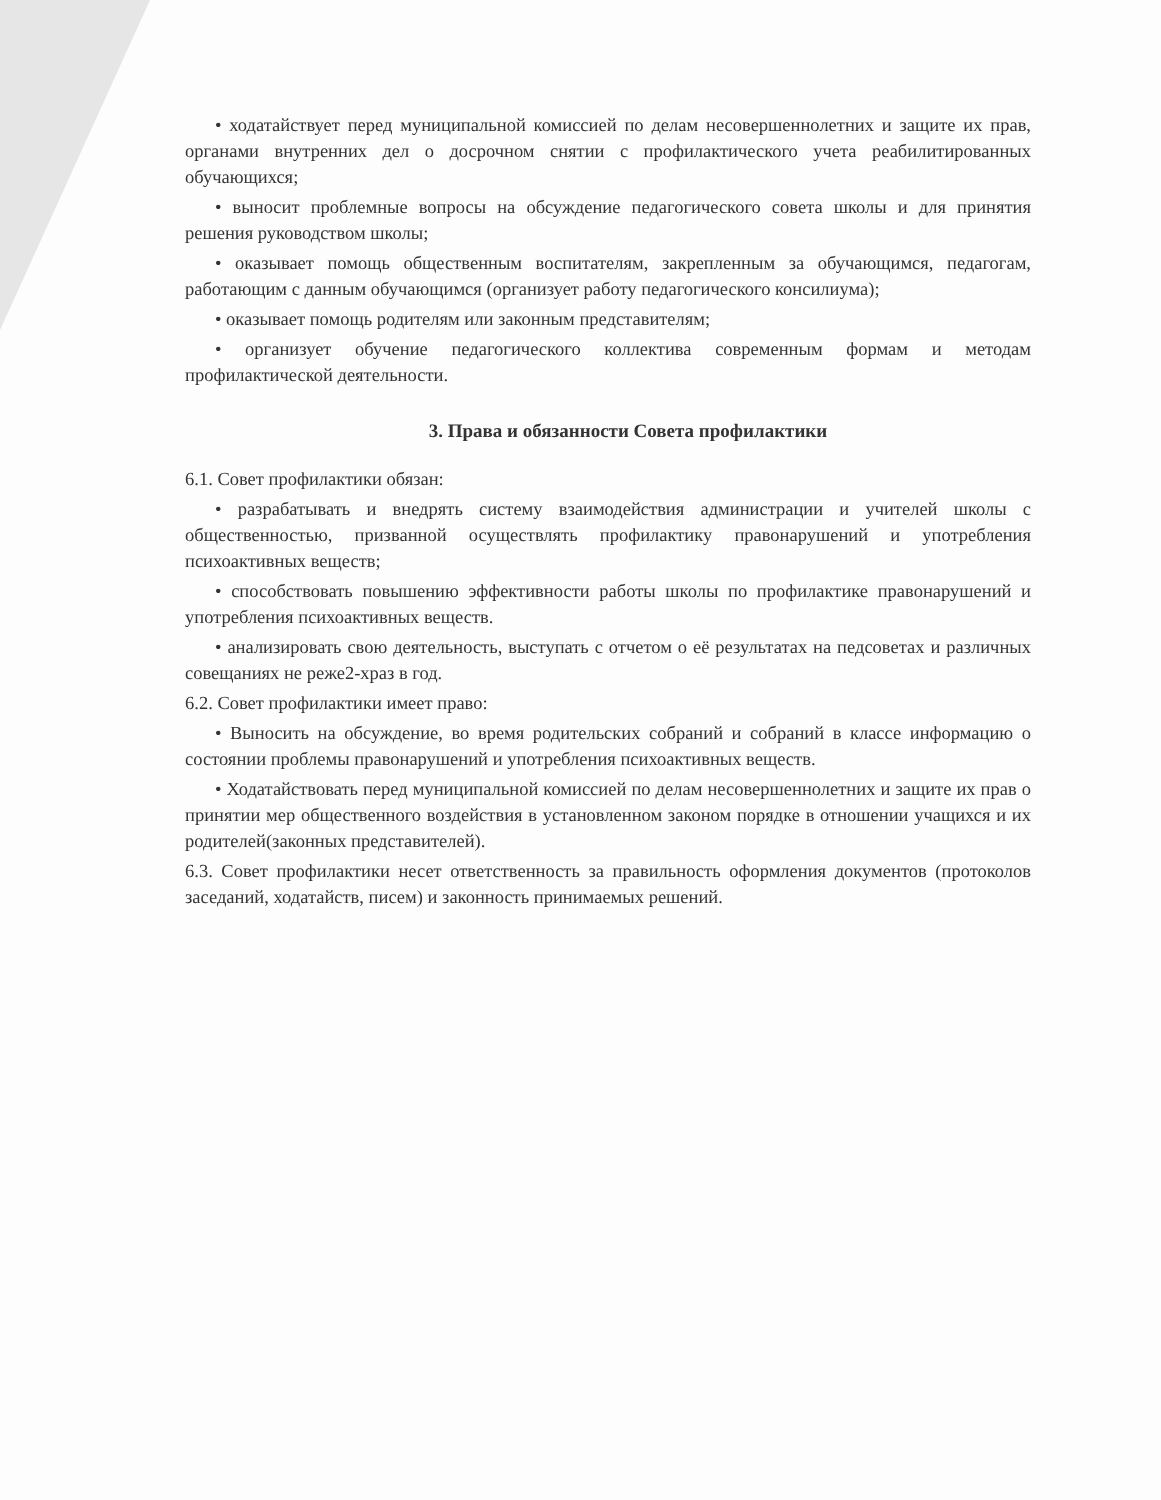• ходатайствует перед муниципальной комиссией по делам несовершеннолетних и защите их прав, органами внутренних дел о досрочном снятии с профилактического учета реабилитированных обучающихся;
• выносит проблемные вопросы на обсуждение педагогического совета школы и для принятия решения руководством школы;
• оказывает помощь общественным воспитателям, закрепленным за обучающимся, педагогам, работающим с данным обучающимся (организует работу педагогического консилиума);
• оказывает помощь родителям или законным представителям;
• организует обучение педагогического коллектива современным формам и методам профилактической деятельности.
3. Права и обязанности Совета профилактики
6.1. Совет профилактики обязан:
• разрабатывать и внедрять систему взаимодействия администрации и учителей школы с общественностью, призванной осуществлять профилактику правонарушений и употребления психоактивных веществ;
• способствовать повышению эффективности работы школы по профилактике правонарушений и употребления психоактивных веществ.
• анализировать свою деятельность, выступать с отчетом о её результатах на педсоветах и различных совещаниях не реже2-храз в год.
6.2. Совет профилактики имеет право:
• Выносить на обсуждение, во время родительских собраний и собраний в классе информацию о состоянии проблемы правонарушений и употребления психоактивных веществ.
• Ходатайствовать перед муниципальной комиссией по делам несовершеннолетних и защите их прав о принятии мер общественного воздействия в установленном законом порядке в отношении учащихся и их родителей(законных представителей).
6.3. Совет профилактики несет ответственность за правильность оформления документов (протоколов заседаний, ходатайств, писем) и законность принимаемых решений.